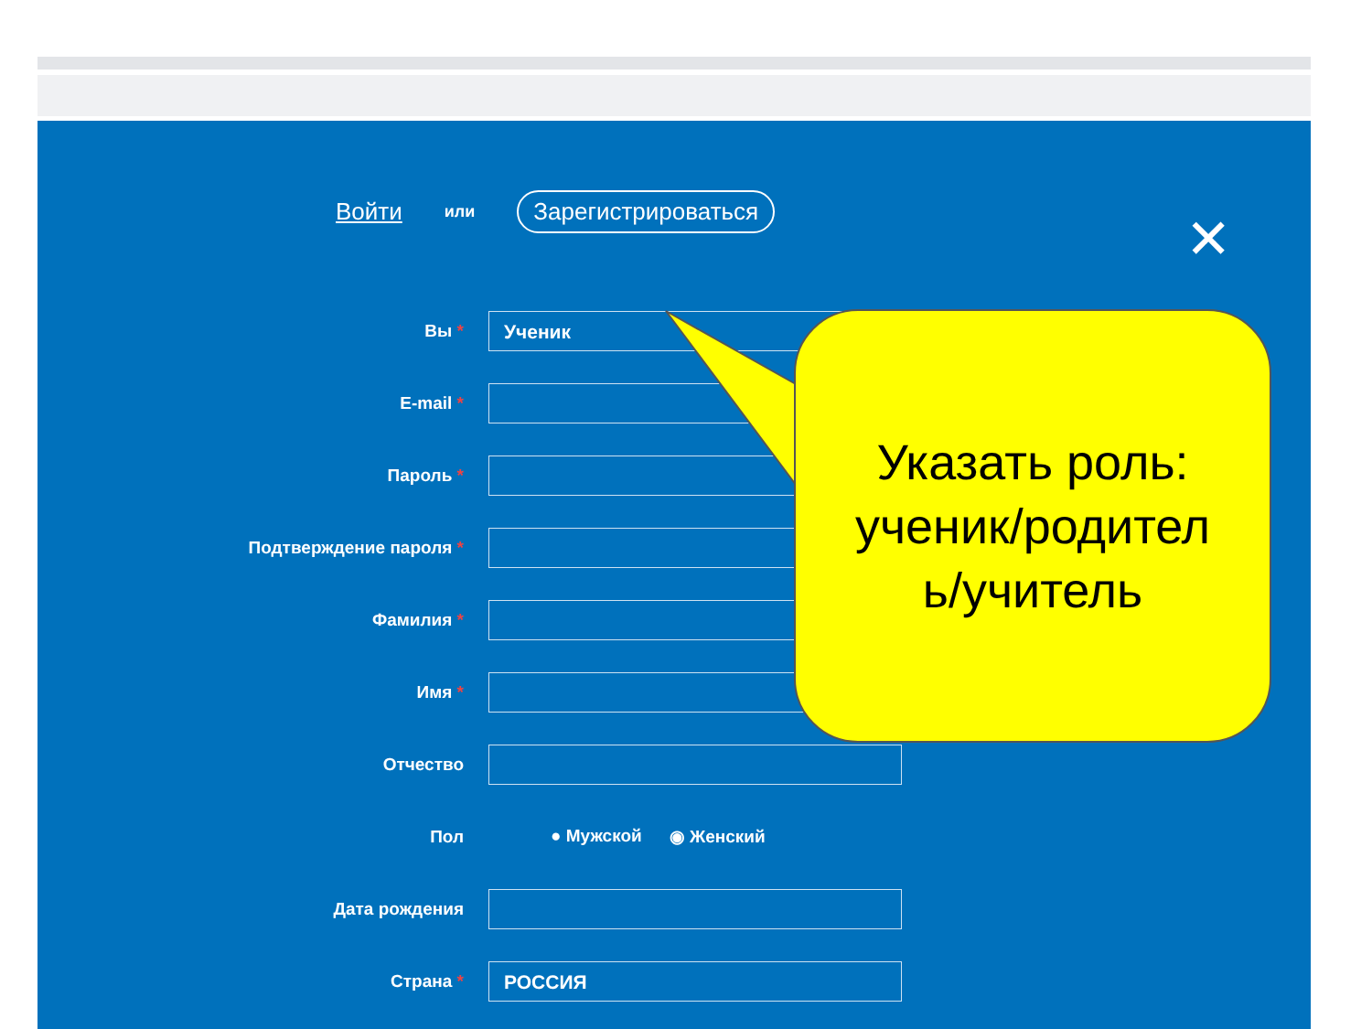Войти или Зарегистрироваться
✕
Вы *
Ученик
E-mail *
Пароль *
Подтверждение пароля *
Фамилия *
Имя *
Отчество
Пол ● Мужской ◉ Женский
Дата рождения
Страна *
РОССИЯ
Указать роль:
ученик/родител
ь/учитель